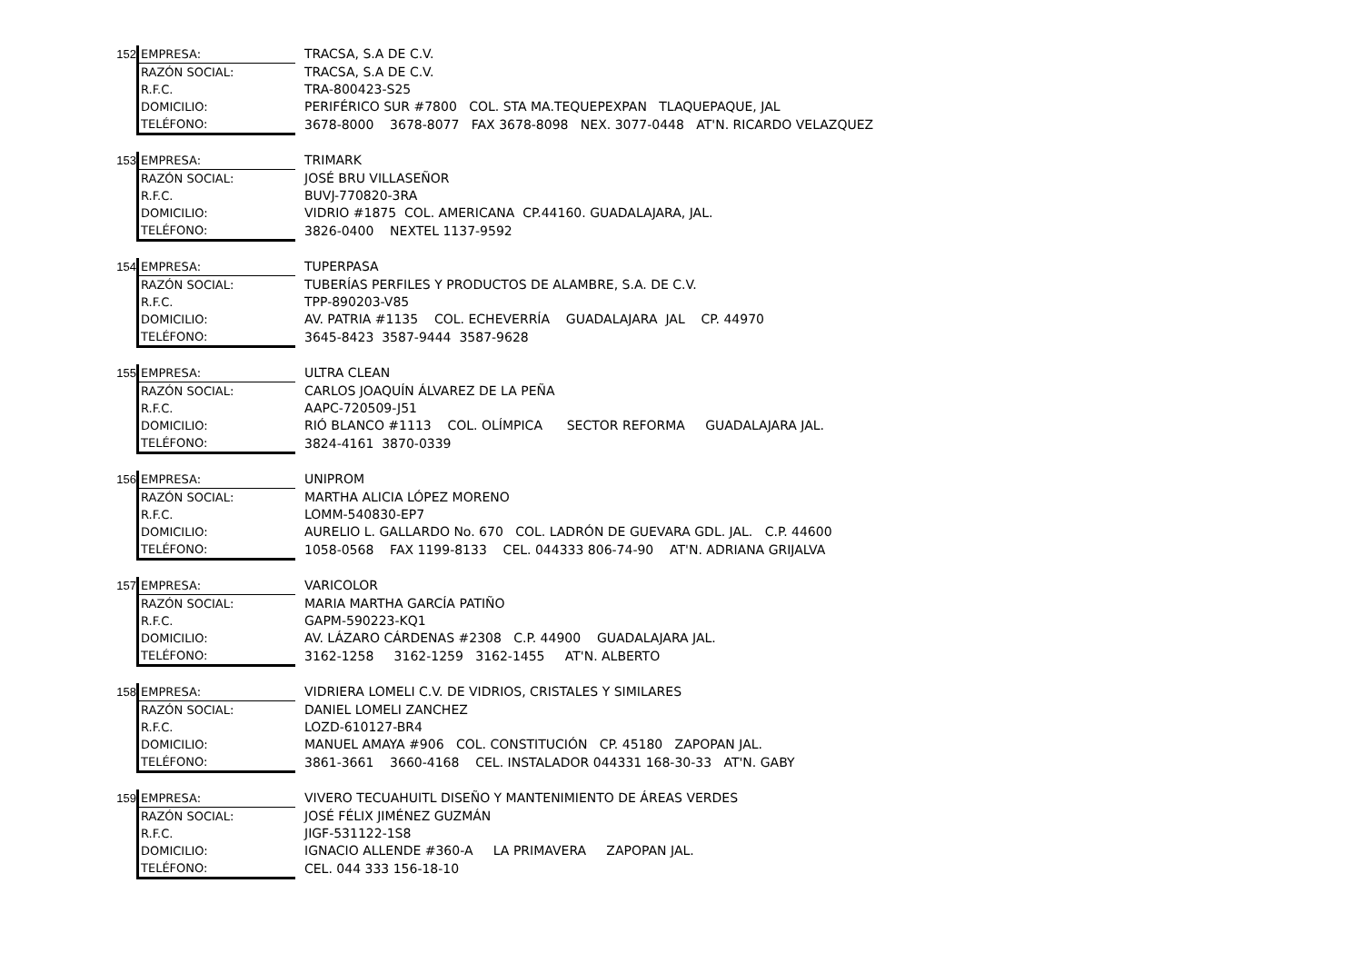| 152 | EMPRESA: | TRACSA, S.A DE C.V. |
| | RAZÓN SOCIAL: | TRACSA, S.A DE C.V. |
| | R.F.C. | TRA-800423-S25 |
| | DOMICILIO: | PERIFÉRICO SUR #7800 COL. STA MA.TEQUEPEXPAN TLAQUEPAQUE, JAL |
| | TELÉFONO: | 3678-8000 3678-8077 FAX 3678-8098 NEX. 3077-0448 AT'N. RICARDO VELAZQUEZ |
| 153 | EMPRESA: | TRIMARK |
| | RAZÓN SOCIAL: | JOSÉ BRU VILLASEÑOR |
| | R.F.C. | BUVJ-770820-3RA |
| | DOMICILIO: | VIDRIO #1875 COL. AMERICANA CP.44160. GUADALAJARA, JAL. |
| | TELÉFONO: | 3826-0400 NEXTEL 1137-9592 |
| 154 | EMPRESA: | TUPERPASA |
| | RAZÓN SOCIAL: | TUBERÍAS PERFILES Y PRODUCTOS DE ALAMBRE, S.A. DE C.V. |
| | R.F.C. | TPP-890203-V85 |
| | DOMICILIO: | AV. PATRIA #1135 COL. ECHEVERRÍA GUADALAJARA JAL CP. 44970 |
| | TELÉFONO: | 3645-8423 3587-9444 3587-9628 |
| 155 | EMPRESA: | ULTRA CLEAN |
| | RAZÓN SOCIAL: | CARLOS JOAQUÍN ÁLVAREZ DE LA PEÑA |
| | R.F.C. | AAPC-720509-J51 |
| | DOMICILIO: | RIÓ BLANCO #1113 COL. OLÍMPICA SECTOR REFORMA GUADALAJARA JAL. |
| | TELÉFONO: | 3824-4161 3870-0339 |
| 156 | EMPRESA: | UNIPROM |
| | RAZÓN SOCIAL: | MARTHA ALICIA LÓPEZ MORENO |
| | R.F.C. | LOMM-540830-EP7 |
| | DOMICILIO: | AURELIO L. GALLARDO No. 670 COL. LADRÓN DE GUEVARA GDL. JAL. C.P. 44600 |
| | TELÉFONO: | 1058-0568 FAX 1199-8133 CEL. 044333 806-74-90 AT'N. ADRIANA GRIJALVA |
| 157 | EMPRESA: | VARICOLOR |
| | RAZÓN SOCIAL: | MARIA MARTHA GARCÍA PATIÑO |
| | R.F.C. | GAPM-590223-KQ1 |
| | DOMICILIO: | AV. LÁZARO CÁRDENAS #2308 C.P. 44900 GUADALAJARA JAL. |
| | TELÉFONO: | 3162-1258 3162-1259 3162-1455 AT'N. ALBERTO |
| 158 | EMPRESA: | VIDRIERA LOMELI C.V. DE VIDRIOS, CRISTALES Y SIMILARES |
| | RAZÓN SOCIAL: | DANIEL LOMELI ZANCHEZ |
| | R.F.C. | LOZD-610127-BR4 |
| | DOMICILIO: | MANUEL AMAYA #906 COL. CONSTITUCIÓN CP. 45180 ZAPOPAN JAL. |
| | TELÉFONO: | 3861-3661 3660-4168 CEL. INSTALADOR 044331 168-30-33 AT'N. GABY |
| 159 | EMPRESA: | VIVERO TECUAHUITL DISEÑO Y MANTENIMIENTO DE ÁREAS VERDES |
| | RAZÓN SOCIAL: | JOSÉ FÉLIX JIMÉNEZ GUZMÁN |
| | R.F.C. | JIGF-531122-1S8 |
| | DOMICILIO: | IGNACIO ALLENDE #360-A LA PRIMAVERA ZAPOPAN JAL. |
| | TELÉFONO: | CEL. 044 333 156-18-10 |